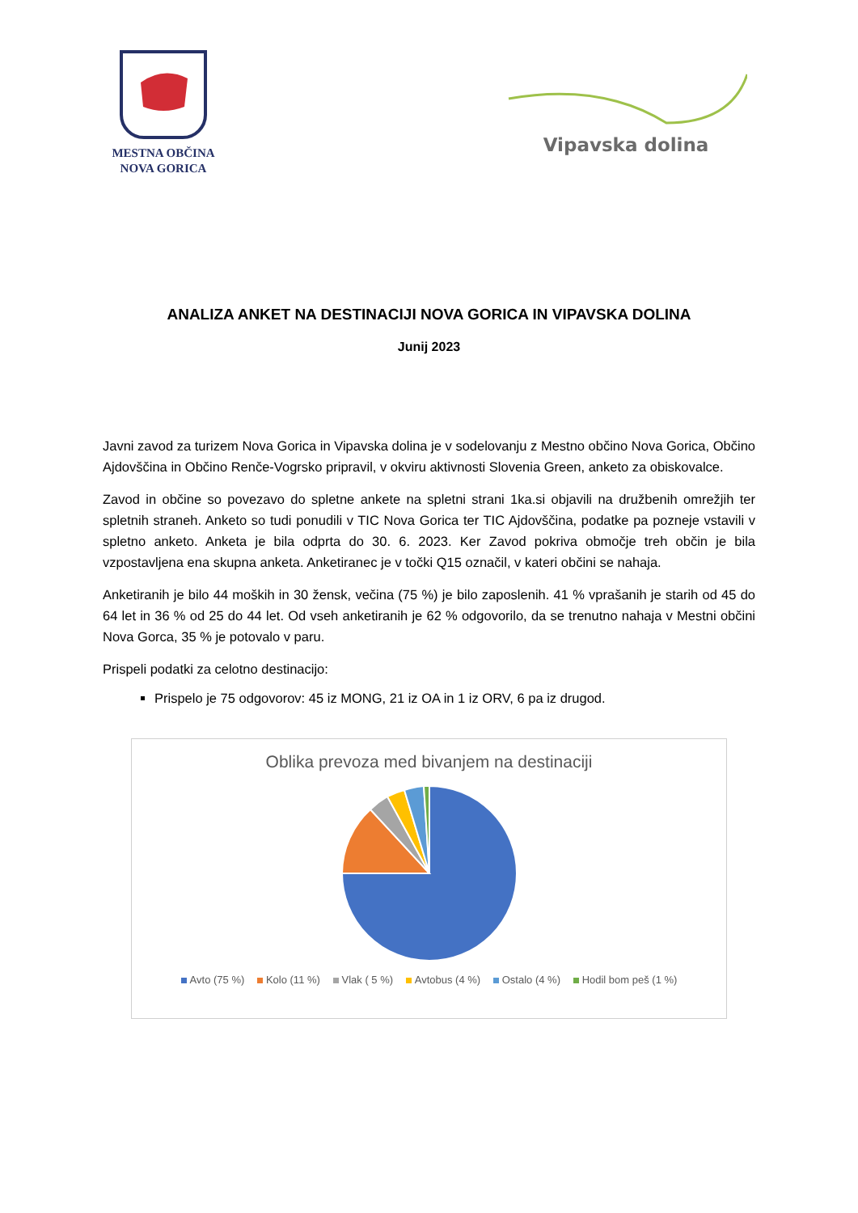MESTNA OBČINA
NOVA GORICA
Vipavska dolina
ANALIZA ANKET NA DESTINACIJI NOVA GORICA IN VIPAVSKA DOLINA
Junij 2023
Javni zavod za turizem Nova Gorica in Vipavska dolina je v sodelovanju z Mestno občino Nova Gorica, Občino Ajdovščina in Občino Renče-Vogrsko pripravil, v okviru aktivnosti Slovenia Green, anketo za obiskovalce.
Zavod in občine so povezavo do spletne ankete na spletni strani 1ka.si objavili na družbenih omrežjih ter spletnih straneh. Anketo so tudi ponudili v TIC Nova Gorica ter TIC Ajdovščina, podatke pa pozneje vstavili v spletno anketo. Anketa je bila odprta do 30. 6. 2023. Ker Zavod pokriva območje treh občin je bila vzpostavljena ena skupna anketa. Anketiranec je v točki Q15 označil, v kateri občini se nahaja.
Anketiranih je bilo 44 moških in 30 žensk, večina (75 %) je bilo zaposlenih. 41 % vprašanih je starih od 45 do 64 let in 36 % od 25 do 44 let. Od vseh anketiranih je 62 % odgovorilo, da se trenutno nahaja v Mestni občini Nova Gorca, 35 % je potovalo v paru.
Prispeli podatki za celotno destinacijo:
Prispelo je 75 odgovorov: 45 iz MONG, 21 iz OA in 1 iz ORV, 6 pa iz drugod.
Oblika prevoza med bivanjem na destinaciji
Avto (75 %) Kolo (11 %) Vlak ( 5 %) Avtobus (4 %) Ostalo (4 %) Hodil bom peš (1 %)